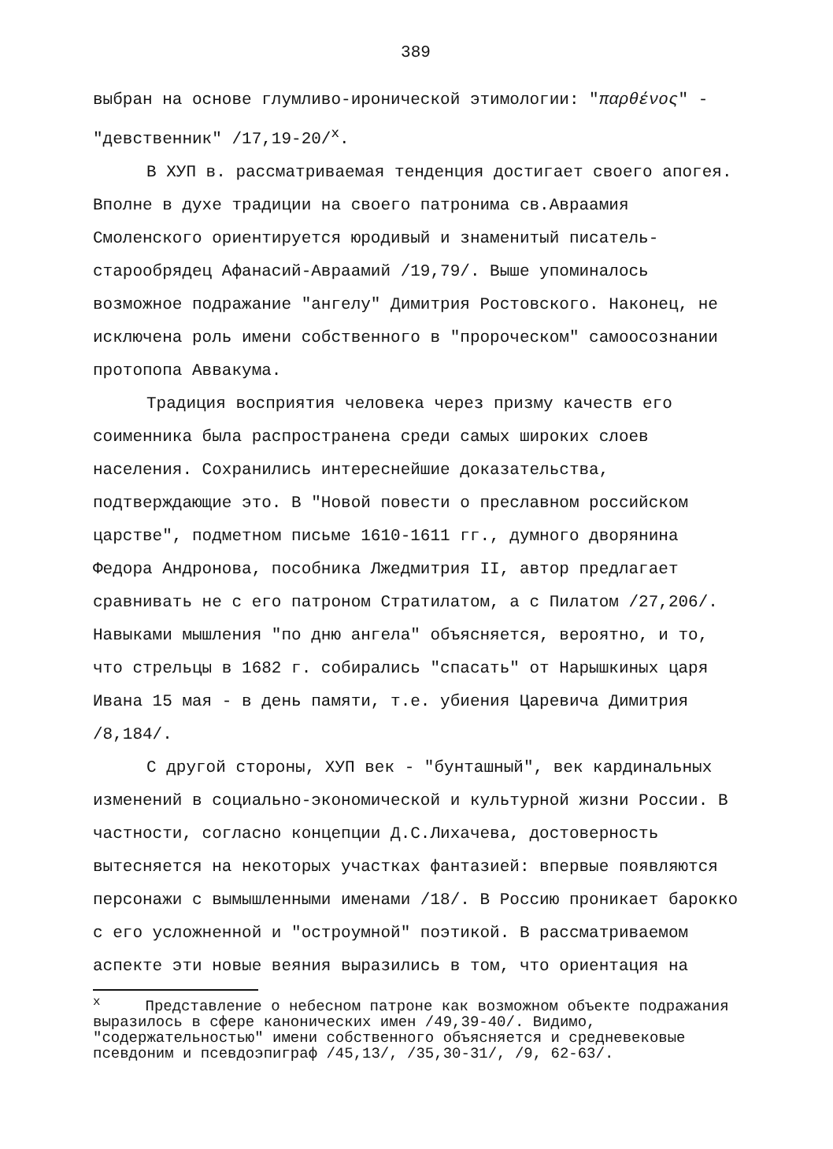389
выбран на основе глумливо-иронической этимологии: "παρθένος" - "девственник" /17,19-20/<sup>x</sup>.
В ХУП в. рассматриваемая тенденция достигает своего апогея. Вполне в духе традиции на своего патронима св.Авраамия Смоленского ориентируется юродивый и знаменитый писатель-старообрядец Афанасий-Авраамий /19,79/. Выше упоминалось возможное подражание "ангелу" Димитрия Ростовского. Наконец, не исключена роль имени собственного в "пророческом" самоосознании протопопа Аввакума.
Традиция восприятия человека через призму качеств его соименника была распространена среди самых широких слоев населения. Сохранились интереснейшие доказательства, подтверждающие это. В "Новой повести о преславном российском царстве", подметном письме 1610-1611 гг., думного дворянина Федора Андронова, пособника Лжедмитрия II, автор предлагает сравнивать не с его патроном Стратилатом, а с Пилатом /27,206/. Навыками мышления "по дню ангела" объясняется, вероятно, и то, что стрельцы в 1682 г. собирались "спасать" от Нарышкиных царя Ивана 15 мая - в день памяти, т.е. убиения Царевича Димитрия /8,184/.
С другой стороны, ХУП век - "бунташный", век кардинальных изменений в социально-экономической и культурной жизни России. В частности, согласно концепции Д.С.Лихачева, достоверность вытесняется на некоторых участках фантазией: впервые появляются персонажи с вымышленными именами /18/. В Россию проникает барокко с его усложненной и "остроумной" поэтикой. В рассматриваемом аспекте эти новые веяния выразились в том, что ориентация на
<sup>x</sup> Представление о небесном патроне как возможном объекте подражания выразилось в сфере канонических имен /49,39-40/. Видимо, "содержательностью" имени собственного объясняется и средневековые псевдоним и псевдоэпиграф /45,13/, /35,30-31/, /9, 62-63/.